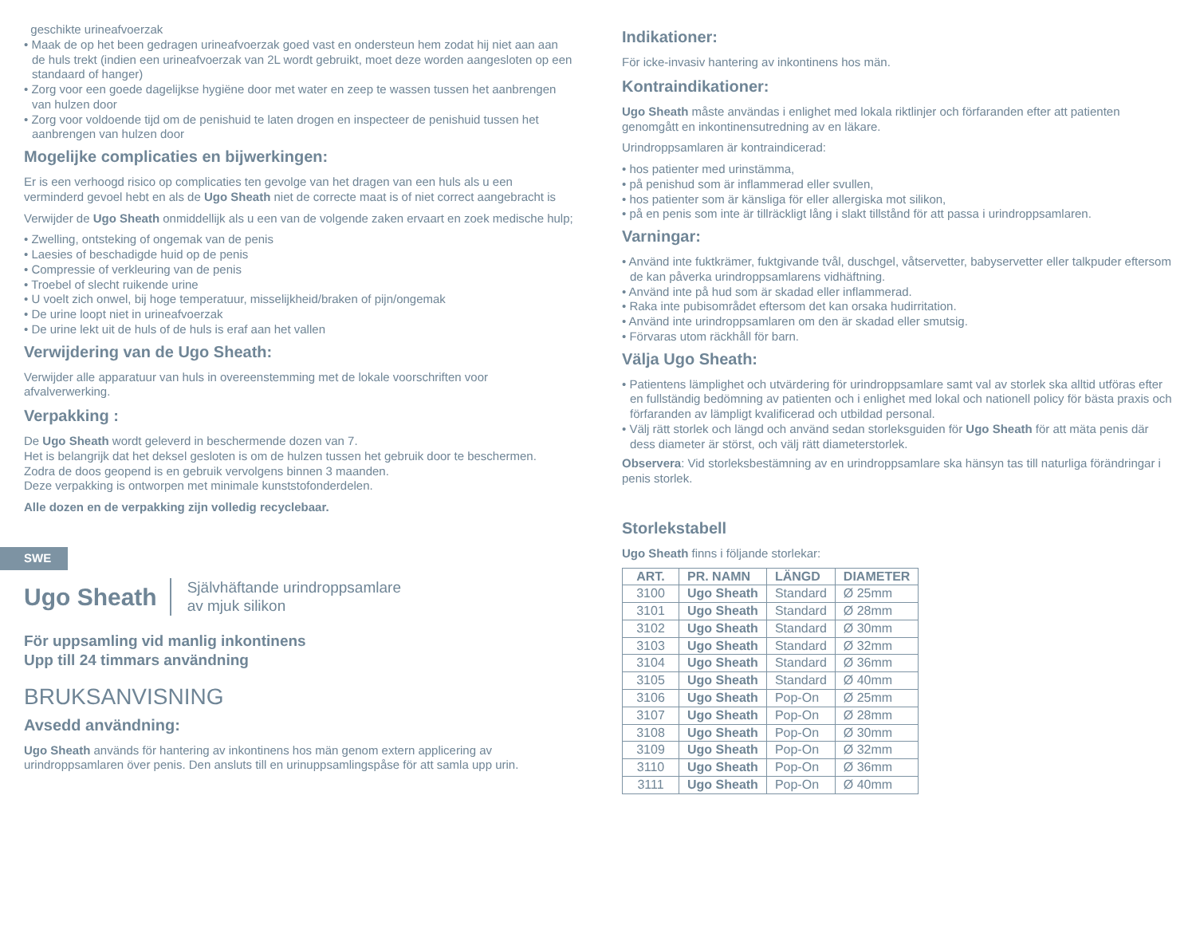geschikte urineafvoerzak
• Maak de op het been gedragen urineafvoerzak goed vast en ondersteun hem zodat hij niet aan aan de huls trekt (indien een urineafvoerzak van 2L wordt gebruikt, moet deze worden aangesloten op een standaard of hanger)
• Zorg voor een goede dagelijkse hygiëne door met water en zeep te wassen tussen het aanbrengen van hulzen door
• Zorg voor voldoende tijd om de penishuid te laten drogen en inspecteer de penishuid tussen het aanbrengen van hulzen door
Mogelijke complicaties en bijwerkingen:
Er is een verhoogd risico op complicaties ten gevolge van het dragen van een huls als u een verminderd gevoel hebt en als de Ugo Sheath niet de correcte maat is of niet correct aangebracht is
Verwijder de Ugo Sheath onmiddellijk als u een van de volgende zaken ervaart en zoek medische hulp;
• Zwelling, ontsteking of ongemak van de penis
• Laesies of beschadigde huid op de penis
• Compressie of verkleuring van de penis
• Troebel of slecht ruikende urine
• U voelt zich onwel, bij hoge temperatuur, misselijkheid/braken of pijn/ongemak
• De urine loopt niet in urineafvoerzak
• De urine lekt uit de huls of de huls is eraf aan het vallen
Verwijdering van de Ugo Sheath:
Verwijder alle apparatuur van huls in overeenstemming met de lokale voorschriften voor afvalverwerking.
Verpakking :
De Ugo Sheath wordt geleverd in beschermende dozen van 7.
Het is belangrijk dat het deksel gesloten is om de hulzen tussen het gebruik door te beschermen.
Zodra de doos geopend is en gebruik vervolgens binnen 3 maanden.
Deze verpakking is ontworpen met minimale kunststofonderdelen.
Alle dozen en de verpakking zijn volledig recyclebaar.
SWE
Ugo Sheath Självhäftande urindroppsamlare
av mjuk silikon
För uppsamling vid manlig inkontinens
Upp till 24 timmars användning
BRUKSANVISNING
Avsedd användning:
Ugo Sheath används för hantering av inkontinens hos män genom extern applicering av urindroppsamlaren över penis. Den ansluts till en urinuppsamlingspåse för att samla upp urin.
Indikationer:
För icke-invasiv hantering av inkontinens hos män.
Kontraindikationer:
Ugo Sheath måste användas i enlighet med lokala riktlinjer och förfaranden efter att patienten genomgått en inkontinensutredning av en läkare.
Urindroppsamlaren är kontraindicerad:
• hos patienter med urinstämma,
• på penishud som är inflammerad eller svullen,
• hos patienter som är känsliga för eller allergiska mot silikon,
• på en penis som inte är tillräckligt lång i slakt tillstånd för att passa i urindroppsamlaren.
Varningar:
• Använd inte fuktkrämer, fuktgivande tvål, duschgel, våtservetter, babyservetter eller talkpuder eftersom de kan påverka urindroppsamlarens vidhäftning.
• Använd inte på hud som är skadad eller inflammerad.
• Raka inte pubisområdet eftersom det kan orsaka hudirritation.
• Använd inte urindroppsamlaren om den är skadad eller smutsig.
• Förvaras utom räckhåll för barn.
Välja Ugo Sheath:
• Patientens lämplighet och utvärdering för urindroppsamlare samt val av storlek ska alltid utföras efter en fullständig bedömning av patienten och i enlighet med lokal och nationell policy för bästa praxis och förfaranden av lämpligt kvalificerad och utbildad personal.
• Välj rätt storlek och längd och använd sedan storleksguiden för Ugo Sheath för att mäta penis där dess diameter är störst, och välj rätt diameterstorlek.
Observera: Vid storleksbestämning av en urindroppsamlare ska hänsyn tas till naturliga förändringar i penis storlek.
Storlekstabell
Ugo Sheath finns i följande storlekar:
| ART. | PR. NAMN | LÄNGD | DIAMETER |
| --- | --- | --- | --- |
| 3100 | Ugo Sheath | Standard | Ø 25mm |
| 3101 | Ugo Sheath | Standard | Ø 28mm |
| 3102 | Ugo Sheath | Standard | Ø 30mm |
| 3103 | Ugo Sheath | Standard | Ø 32mm |
| 3104 | Ugo Sheath | Standard | Ø 36mm |
| 3105 | Ugo Sheath | Standard | Ø 40mm |
| 3106 | Ugo Sheath | Pop-On | Ø 25mm |
| 3107 | Ugo Sheath | Pop-On | Ø 28mm |
| 3108 | Ugo Sheath | Pop-On | Ø 30mm |
| 3109 | Ugo Sheath | Pop-On | Ø 32mm |
| 3110 | Ugo Sheath | Pop-On | Ø 36mm |
| 3111 | Ugo Sheath | Pop-On | Ø 40mm |